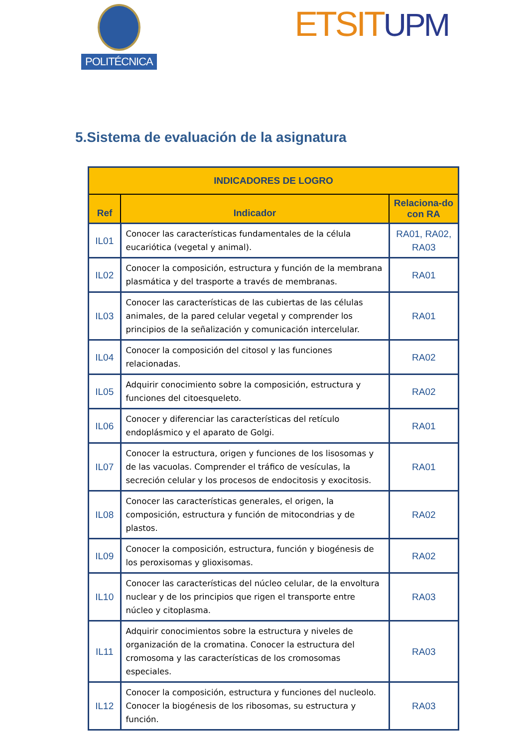POLITÉCNICA
ETSITUPM
5.Sistema de evaluación de la asignatura
| INDICADORES DE LOGRO | | |
| --- | --- | --- |
| Ref | Indicador | Relaciona-do con RA |
| IL01 | Conocer las características fundamentales de la célula eucariótica (vegetal y animal). | RA01, RA02, RA03 |
| IL02 | Conocer la composición, estructura y función de la membrana plasmática y del trasporte a través de membranas. | RA01 |
| IL03 | Conocer las características de las cubiertas de las células animales, de la pared celular vegetal y comprender los principios de la señalización y comunicación intercelular. | RA01 |
| IL04 | Conocer la composición del citosol y las funciones relacionadas. | RA02 |
| IL05 | Adquirir conocimiento sobre la composición, estructura y funciones del citoesqueleto. | RA02 |
| IL06 | Conocer y diferenciar las características del retículo endoplásmico y el aparato de Golgi. | RA01 |
| IL07 | Conocer la estructura, origen y funciones de los lisosomas y de las vacuolas. Comprender el tráfico de vesículas, la secreción celular y los procesos de endocitosis y exocitosis. | RA01 |
| IL08 | Conocer las características generales, el origen, la composición, estructura y función de mitocondrias y de plastos. | RA02 |
| IL09 | Conocer la composición, estructura, función y biogénesis de los peroxisomas y glioxisomas. | RA02 |
| IL10 | Conocer las características del núcleo celular, de la envoltura nuclear y de los principios que rigen el transporte entre núcleo y citoplasma. | RA03 |
| IL11 | Adquirir conocimientos sobre la estructura y niveles de organización de la cromatina. Conocer la estructura del cromosoma y las características de los cromosomas especiales. | RA03 |
| IL12 | Conocer la composición, estructura y funciones del nucleolo. Conocer la biogénesis de los ribosomas, su estructura y función. | RA03 |